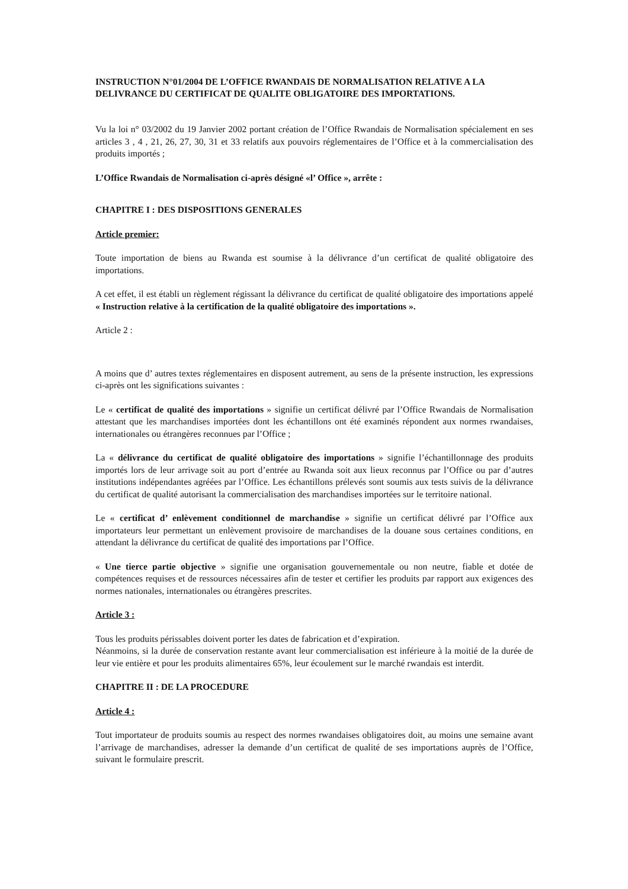INSTRUCTION N°01/2004 DE L’OFFICE RWANDAIS DE NORMALISATION RELATIVE A LA DELIVRANCE DU CERTIFICAT DE QUALITE OBLIGATOIRE DES IMPORTATIONS.
Vu la loi n° 03/2002 du 19 Janvier 2002 portant création de l’Office Rwandais de Normalisation spécialement en ses articles 3 , 4 , 21, 26, 27, 30, 31 et 33 relatifs aux pouvoirs réglementaires de l’Office et à la commercialisation des produits importés ;
L’Office Rwandais de Normalisation ci-après désigné «l’ Office », arrête :
CHAPITRE I : DES DISPOSITIONS GENERALES
Article premier:
Toute importation de biens au Rwanda est soumise à la délivrance d’un certificat de qualité obligatoire des importations.
A cet effet, il est établi un règlement régissant la délivrance du certificat de qualité obligatoire des importations appelé « Instruction relative à la certification de la qualité obligatoire des importations ».
Article 2 :
A moins que d’ autres textes réglementaires en disposent autrement, au sens de la présente instruction, les expressions ci-après ont les significations suivantes :
Le « certificat de qualité des importations » signifie un certificat délivré par l’Office Rwandais de Normalisation attestant que les marchandises importées dont les échantillons ont été examinés répondent aux normes rwandaises, internationales ou étrangères reconnues par l’Office ;
La « délivrance du certificat de qualité obligatoire des importations » signifie l’échantillonnage des produits importés lors de leur arrivage soit au port d’entrée au Rwanda soit aux lieux reconnus par l’Office ou par d’autres institutions indépendantes agréées par l’Office. Les échantillons prélevés sont soumis aux tests suivis de la délivrance du certificat de qualité autorisant la commercialisation des marchandises importées sur le territoire national.
Le « certificat d’ enlèvement conditionnel de marchandise » signifie un certificat délivré par l’Office aux importateurs leur permettant un enlèvement provisoire de marchandises de la douane sous certaines conditions, en attendant la délivrance du certificat de qualité des importations par l’Office.
« Une tierce partie objective » signifie une organisation gouvernementale ou non neutre, fiable et dotée de compétences requises et de ressources nécessaires afin de tester et certifier les produits par rapport aux exigences des normes nationales, internationales ou étrangères prescrites.
Article 3 :
Tous les produits périssables doivent porter les dates de fabrication et d’expiration.
Néanmoins, si la durée de conservation restante avant leur commercialisation est inférieure à la moitié de la durée de leur vie entière et pour les produits alimentaires 65%, leur écoulement sur le marché rwandais est interdit.
CHAPITRE II : DE LA PROCEDURE
Article 4 :
Tout importateur de produits soumis au respect des normes rwandaises obligatoires doit, au moins une semaine avant l’arrivage de marchandises, adresser la demande d’un certificat de qualité de ses importations auprès de l’Office, suivant le formulaire prescrit.